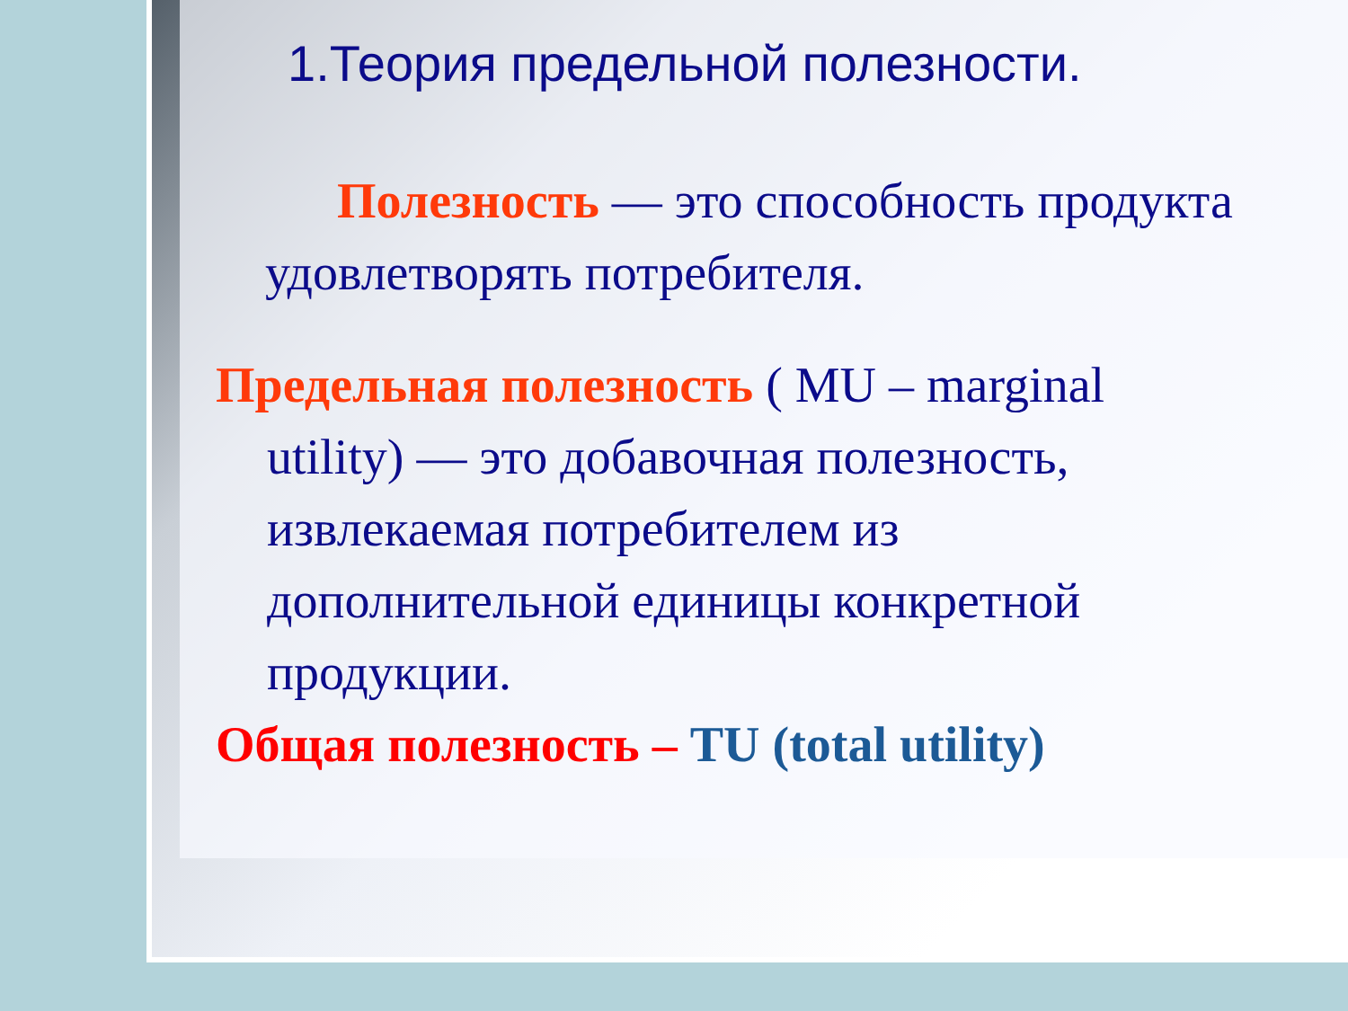1.Теория предельной полезности.
Полезность — это способность продукта удовлетворять потребителя.
Предельная полезность ( MU – marginal utility) — это добавочная полезность, извлекаемая потребителем из дополнительной единицы конкретной продукции.
Общая полезность – TU (total utility)